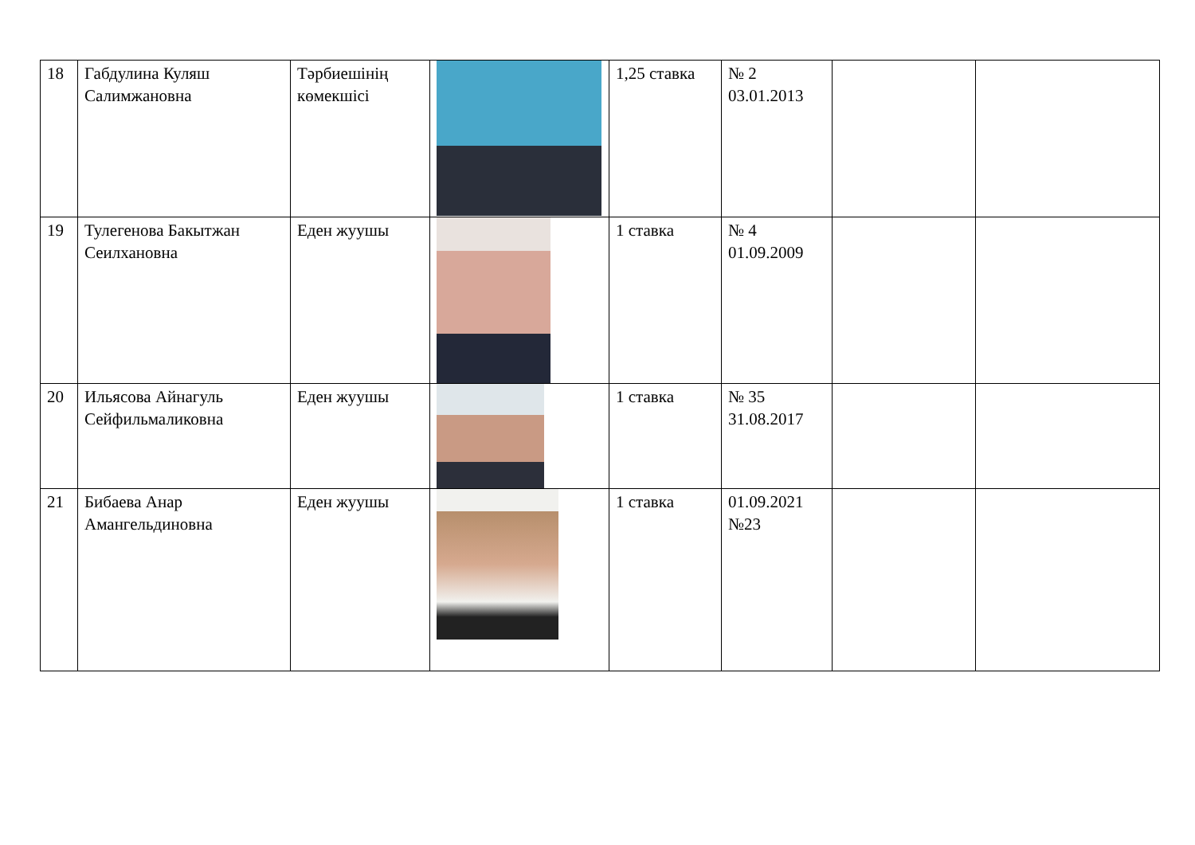| 18 | Габдулина Куляш Салимжановна | Тәрбиешінің көмекшісі | | 1,25 ставка | № 2 03.01.2013 | | |
| 19 | Тулегенова Бакытжан Сеилхановна | Еден жуушы | | 1 ставка | № 4 01.09.2009 | | |
| 20 | Ильясова Айнагуль Сейфильмаликовна | Еден жуушы | | 1 ставка | № 35 31.08.2017 | | |
| 21 | Бибаева Анар Амангельдиновна | Еден жуушы | | 1 ставка | 01.09.2021 №23 | | |